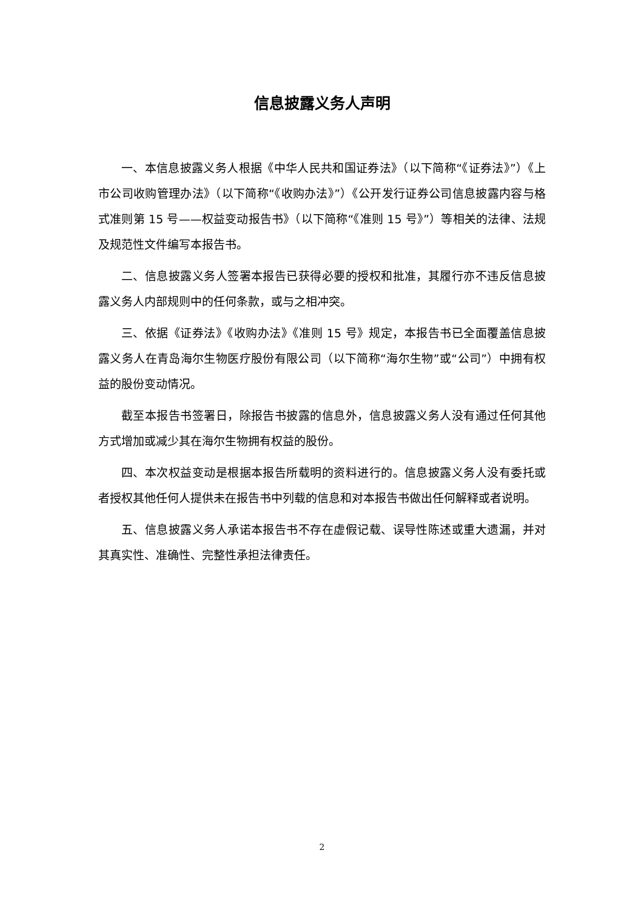信息披露义务人声明
一、本信息披露义务人根据《中华人民共和国证券法》（以下简称“《证券法》”）《上市公司收购管理办法》（以下简称“《收购办法》”）《公开发行证券公司信息披露内容与格式准则第 15 号——权益变动报告书》（以下简称“《准则 15 号》”）等相关的法律、法规及规范性文件编写本报告书。
二、信息披露义务人签署本报告已获得必要的授权和批准，其履行亦不违反信息披露义务人内部规则中的任何条款，或与之相冲突。
三、依据《证券法》《收购办法》《准则 15 号》规定，本报告书已全面覆盖信息披露义务人在青岛海尔生物医疗股份有限公司（以下简称“海尔生物”或“公司”）中拥有权益的股份变动情况。
截至本报告书签署日，除报告书披露的信息外，信息披露义务人没有通过任何其他方式增加或减少其在海尔生物拥有权益的股份。
四、本次权益变动是根据本报告所载明的资料进行的。信息披露义务人没有委托或者授权其他任何人提供未在报告书中列载的信息和对本报告书做出任何解释或者说明。
五、信息披露义务人承诺本报告书不存在虚假记载、误导性陈述或重大遗漏，并对其真实性、准确性、完整性承担法律责任。
2